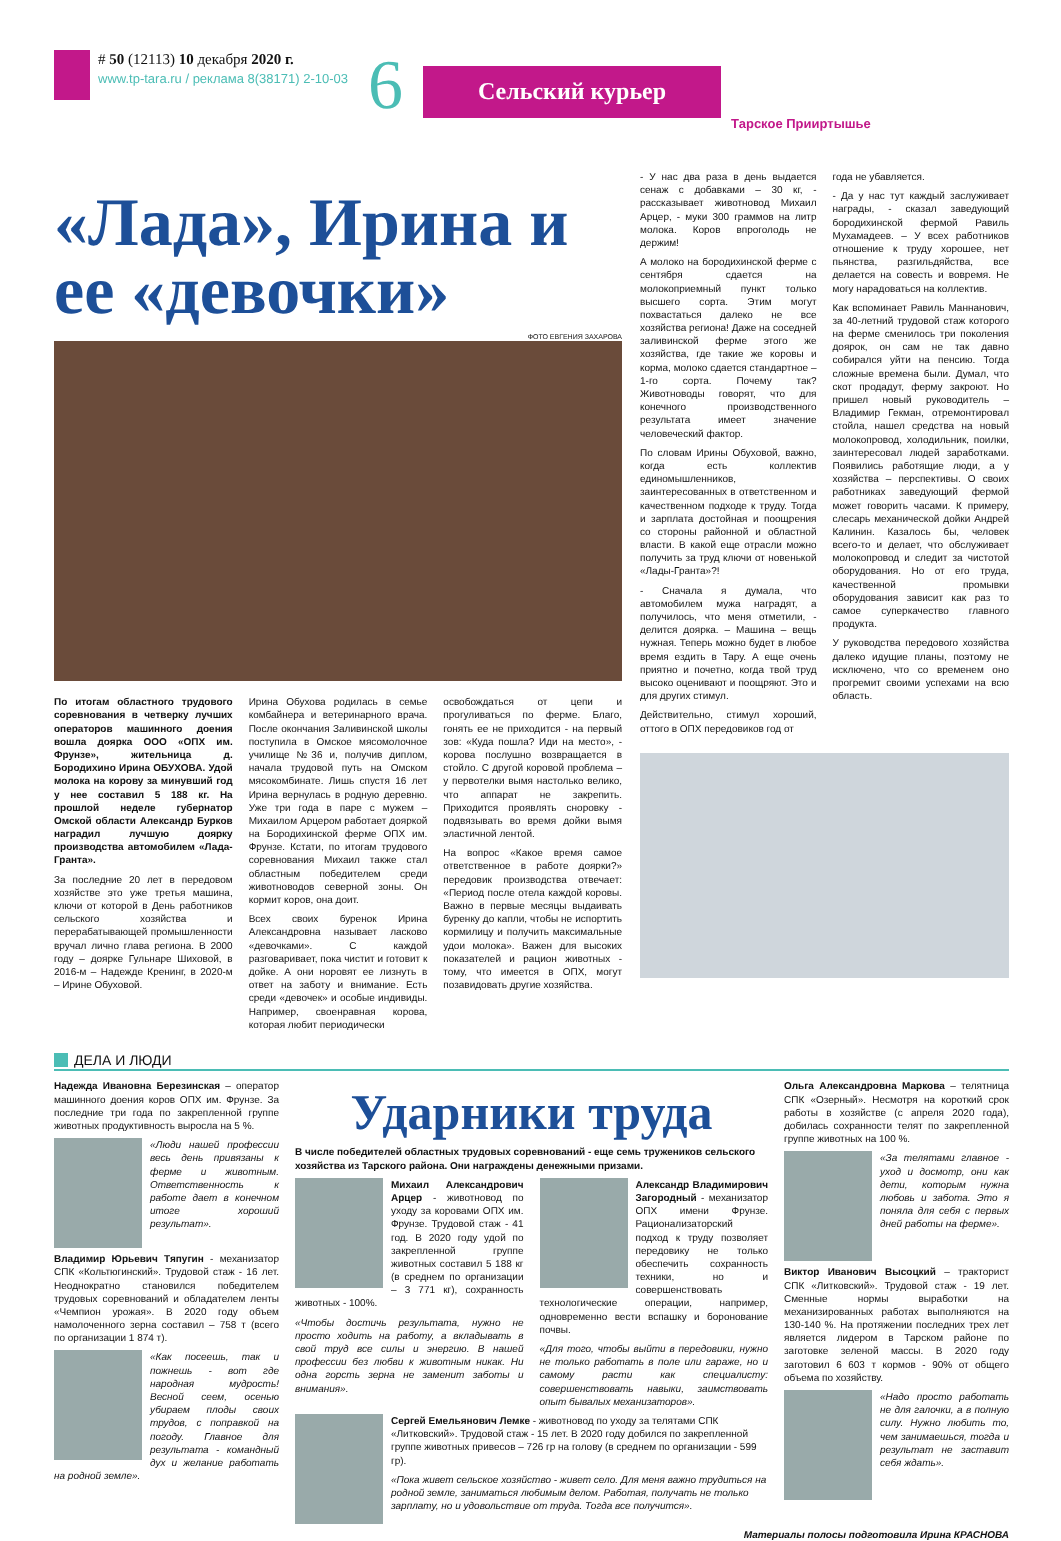# 50 (12113) 10 декабря 2020 г.
www.tp-tara.ru / реклама 8(38171) 2-10-03
6
Сельский курьер
Тарское Прииртышье
«Лада», Ирина и ее «девочки»
ФОТО ЕВГЕНИЯ ЗАХАРОВА
По итогам областного трудового соревнования в четверку лучших операторов машинного доения вошла доярка ООО «ОПХ им. Фрунзе», жительница д. Бородихино Ирина ОБУХОВА. Удой молока на корову за минувший год у нее составил 5 188 кг. На прошлой неделе губернатор Омской области Александр Бурков наградил лучшую доярку производства автомобилем «Лада-Гранта».
За последние 20 лет в передовом хозяйстве это уже третья машина, ключи от которой в День работников сельского хозяйства и перерабатывающей промышленности вручал лично глава региона. В 2000 году – доярке Гульнаре Шиховой, в 2016-м – Надежде Кренинг, в 2020-м – Ирине Обуховой.
Ирина Обухова родилась в семье комбайнера и ветеринарного врача. После окончания Заливинской школы поступила в Омское мясомолочное училище №36 и, получив диплом, начала трудовой путь на Омском мясокомбинате. Лишь спустя 16 лет Ирина вернулась в родную деревню. Уже три года в паре с мужем – Михаилом Арцером работает дояркой на Бородихинской ферме ОПХ им. Фрунзе. Кстати, по итогам трудового соревнования Михаил также стал областным победителем среди животноводов северной зоны. Он кормит коров, она доит.
Всех своих буренок Ирина Александровна называет ласково «девочками». С каждой разговаривает, пока чистит и готовит к дойке. А они норовят ее лизнуть в ответ на заботу и внимание. Есть среди «девочек» и особые индивиды. Например, своенравная корова, которая любит периодически
освобождаться от цепи и прогуливаться по ферме. Благо, гонять ее не приходится - на первый зов: «Куда пошла? Иди на место», - корова послушно возвращается в стойло. С другой коровой проблема – у первотелки вымя настолько велико, что аппарат не закрепить. Приходится проявлять сноровку - подвязывать во время дойки вымя эластичной лентой.
На вопрос «Какое время самое ответственное в работе доярки?» передовик производства отвечает: «Период после отела каждой коровы. Важно в первые месяцы выдаивать буренку до капли, чтобы не испортить кормилицу и получить максимальные удои молока». Важен для высоких показателей и рацион животных - тому, что имеется в ОПХ, могут позавидовать другие хозяйства.
- У нас два раза в день выдается сенаж с добавками – 30 кг, - рассказывает животновод Михаил Арцер, - муки 300 граммов на литр молока. Коров впроголодь не держим!
А молоко на бородихинской ферме с сентября сдается на молокоприемный пункт только высшего сорта. Этим могут похвастаться далеко не все хозяйства региона! Даже на соседней заливинской ферме этого же хозяйства, где такие же коровы и корма, молоко сдается стандартное – 1-го сорта. Почему так? Животноводы говорят, что для конечного производственного результата имеет значение человеческий фактор.
По словам Ирины Обуховой, важно, когда есть коллектив единомышленников, заинтересованных в ответственном и качественном подходе к труду. Тогда и зарплата достойная и поощрения со стороны районной и областной власти. В какой еще отрасли можно получить за труд ключи от новенькой «Лады-Гранта»?!
- Сначала я думала, что автомобилем мужа наградят, а получилось, что меня отметили, - делится доярка. – Машина – вещь нужная. Теперь можно будет в любое время ездить в Тару. А еще очень приятно и почетно, когда твой труд высоко оценивают и поощряют. Это и для других стимул.
Действительно, стимул хороший, оттого в ОПХ передовиков год от
года не убавляется.
- Да у нас тут каждый заслуживает награды, - сказал заведующий бородихинской фермой Равиль Мухамадеев. – У всех работников отношение к труду хорошее, нет пьянства, разгильдяйства, все делается на совесть и вовремя. Не могу нарадоваться на коллектив.
Как вспоминает Равиль Маннанович, за 40-летний трудовой стаж которого на ферме сменилось три поколения доярок, он сам не так давно собирался уйти на пенсию. Тогда сложные времена были. Думал, что скот продадут, ферму закроют. Но пришел новый руководитель – Владимир Гекман, отремонтировал стойла, нашел средства на новый молокопровод, холодильник, поилки, заинтересовал людей заработками. Появились работящие люди, а у хозяйства – перспективы. О своих работниках заведующий фермой может говорить часами. К примеру, слесарь механической дойки Андрей Калинин. Казалось бы, человек всего-то и делает, что обслуживает молокопровод и следит за чистотой оборудования. Но от его труда, качественной промывки оборудования зависит как раз то самое суперкачество главного продукта.
У руководства передового хозяйства далеко идущие планы, поэтому не исключено, что со временем оно прогремит своими успехами на всю область.
ДЕЛА И ЛЮДИ
Надежда Ивановна Березинская – оператор машинного доения коров ОПХ им. Фрунзе. За последние три года по закрепленной группе животных продуктивность выросла на 5 %.
«Люди нашей профессии весь день привязаны к ферме и животным. Ответственность к работе дает в конечном итоге хороший результат».
Владимир Юрьевич Тяпугин - механизатор СПК «Кольтюгинский». Трудовой стаж - 16 лет. Неоднократно становился победителем трудовых соревнований и обладателем ленты «Чемпион урожая». В 2020 году объем намолоченного зерна составил – 758 т (всего по организации 1 874 т).
«Как посеешь, так и пожнешь - вот где народная мудрость! Весной сеем, осенью убираем плоды своих трудов, с поправкой на погоду. Главное для результата - командный дух и желание работать на родной земле».
Ударники труда
В числе победителей областных трудовых соревнований - еще семь тружеников сельского хозяйства из Тарского района. Они награждены денежными призами.
Михаил Александрович Арцер - животновод по уходу за коровами ОПХ им. Фрунзе. Трудовой стаж - 41 год. В 2020 году удой по закрепленной группе животных составил 5 188 кг (в среднем по организации – 3 771 кг), сохранность животных - 100%.
«Чтобы достичь результата, нужно не просто ходить на работу, а вкладывать в свой труд все силы и энергию. В нашей профессии без любви к животным никак. Ни одна горсть зерна не заменит заботы и внимания».
Александр Владимирович Загородный - механизатор ОПХ имени Фрунзе. Рационализаторский подход к труду позволяет передовику не только обеспечить сохранность техники, но и совершенствовать технологические операции, например, одновременно вести вспашку и боронование почвы.
«Для того, чтобы выйти в передовики, нужно не только работать в поле или гараже, но и самому расти как специалисту: совершенствовать навыки, заимствовать опыт бывалых механизаторов».
Сергей Емельянович Лемке - животновод по уходу за телятами СПК «Литковский». Трудовой стаж - 15 лет. В 2020 году добился по закрепленной группе животных привесов – 726 гр на голову (в среднем по организации - 599 гр).
«Пока живет сельское хозяйство - живет село. Для меня важно трудиться на родной земле, заниматься любимым делом. Работая, получать не только зарплату, но и удовольствие от труда. Тогда все получится».
Ольга Александровна Маркова – телятница СПК «Озерный». Несмотря на короткий срок работы в хозяйстве (с апреля 2020 года), добилась сохранности телят по закрепленной группе животных на 100 %.
«За телятами главное - уход и досмотр, они как дети, которым нужна любовь и забота. Это я поняла для себя с первых дней работы на ферме».
Виктор Иванович Высоцкий – тракторист СПК «Литковский». Трудовой стаж - 19 лет. Сменные нормы выработки на механизированных работах выполняются на 130-140 %. На протяжении последних трех лет является лидером в Тарском районе по заготовке зеленой массы. В 2020 году заготовил 6 603 т кормов - 90% от общего объема по хозяйству.
«Надо просто работать не для галочки, а в полную силу. Нужно любить то, чем занимаешься, тогда и результат не заставит себя ждать».
Материалы полосы подготовила Ирина КРАСНОВА